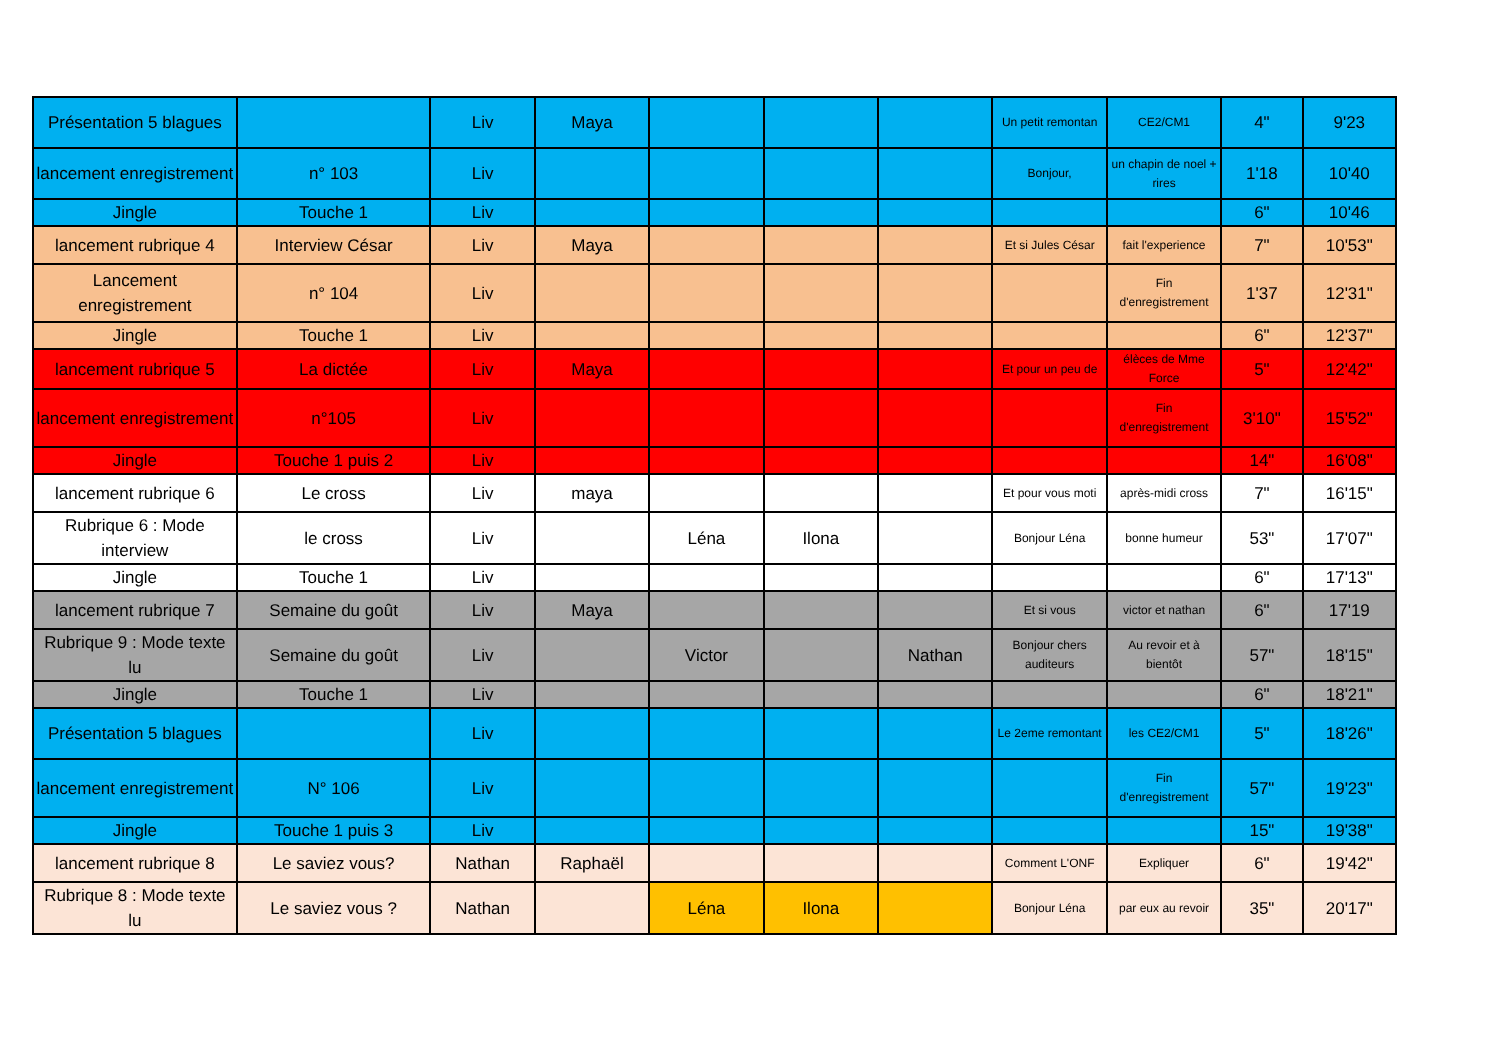| Présentation 5 blagues | | Liv | Maya | | | | Un petit remontan | CE2/CM1 | 4" | 9'23 |
| lancement enregistrement | n° 103 | Liv | | | | | Bonjour, | un chapin de noel + rires | 1'18 | 10'40 |
| Jingle | Touche 1 | Liv | | | | | | | 6" | 10'46 |
| lancement rubrique 4 | Interview César | Liv | Maya | | | | Et si Jules César | fait l'experience | 7" | 10'53" |
| Lancement enregistrement | n° 104 | Liv | | | | | | Fin d'enregistrement | 1'37 | 12'31" |
| Jingle | Touche 1 | Liv | | | | | | | 6" | 12'37" |
| lancement rubrique 5 | La dictée | Liv | Maya | | | | Et pour un peu de | élèces de Mme Force | 5" | 12'42" |
| lancement enregistrement | n°105 | Liv | | | | | | Fin d'enregistrement | 3'10" | 15'52" |
| Jingle | Touche 1 puis 2 | Liv | | | | | | | 14" | 16'08" |
| lancement rubrique 6 | Le cross | Liv | maya | | | | Et pour vous moti | après-midi cross | 7" | 16'15" |
| Rubrique 6 : Mode interview | le cross | Liv | | Léna | Ilona | | Bonjour Léna | bonne humeur | 53" | 17'07" |
| Jingle | Touche 1 | Liv | | | | | | | 6" | 17'13" |
| lancement rubrique 7 | Semaine du goût | Liv | Maya | | | | Et si vous | victor et nathan | 6" | 17'19 |
| Rubrique 9 : Mode texte lu | Semaine du goût | Liv | | Victor | | Nathan | Bonjour chers auditeurs | Au revoir et à bientôt | 57" | 18'15" |
| Jingle | Touche 1 | Liv | | | | | | | 6" | 18'21" |
| Présentation 5 blagues | | Liv | | | | | Le 2eme remontant | les CE2/CM1 | 5" | 18'26" |
| lancement enregistrement | N° 106 | Liv | | | | | | Fin d'enregistrement | 57" | 19'23" |
| Jingle | Touche 1 puis 3 | Liv | | | | | | | 15" | 19'38" |
| lancement rubrique 8 | Le saviez vous? | Nathan | Raphaël | | | | Comment L'ONF | Expliquer | 6" | 19'42" |
| Rubrique 8 : Mode texte lu | Le saviez vous ? | Nathan | | Léna | Ilona | | Bonjour Léna | par eux au revoir | 35" | 20'17" |